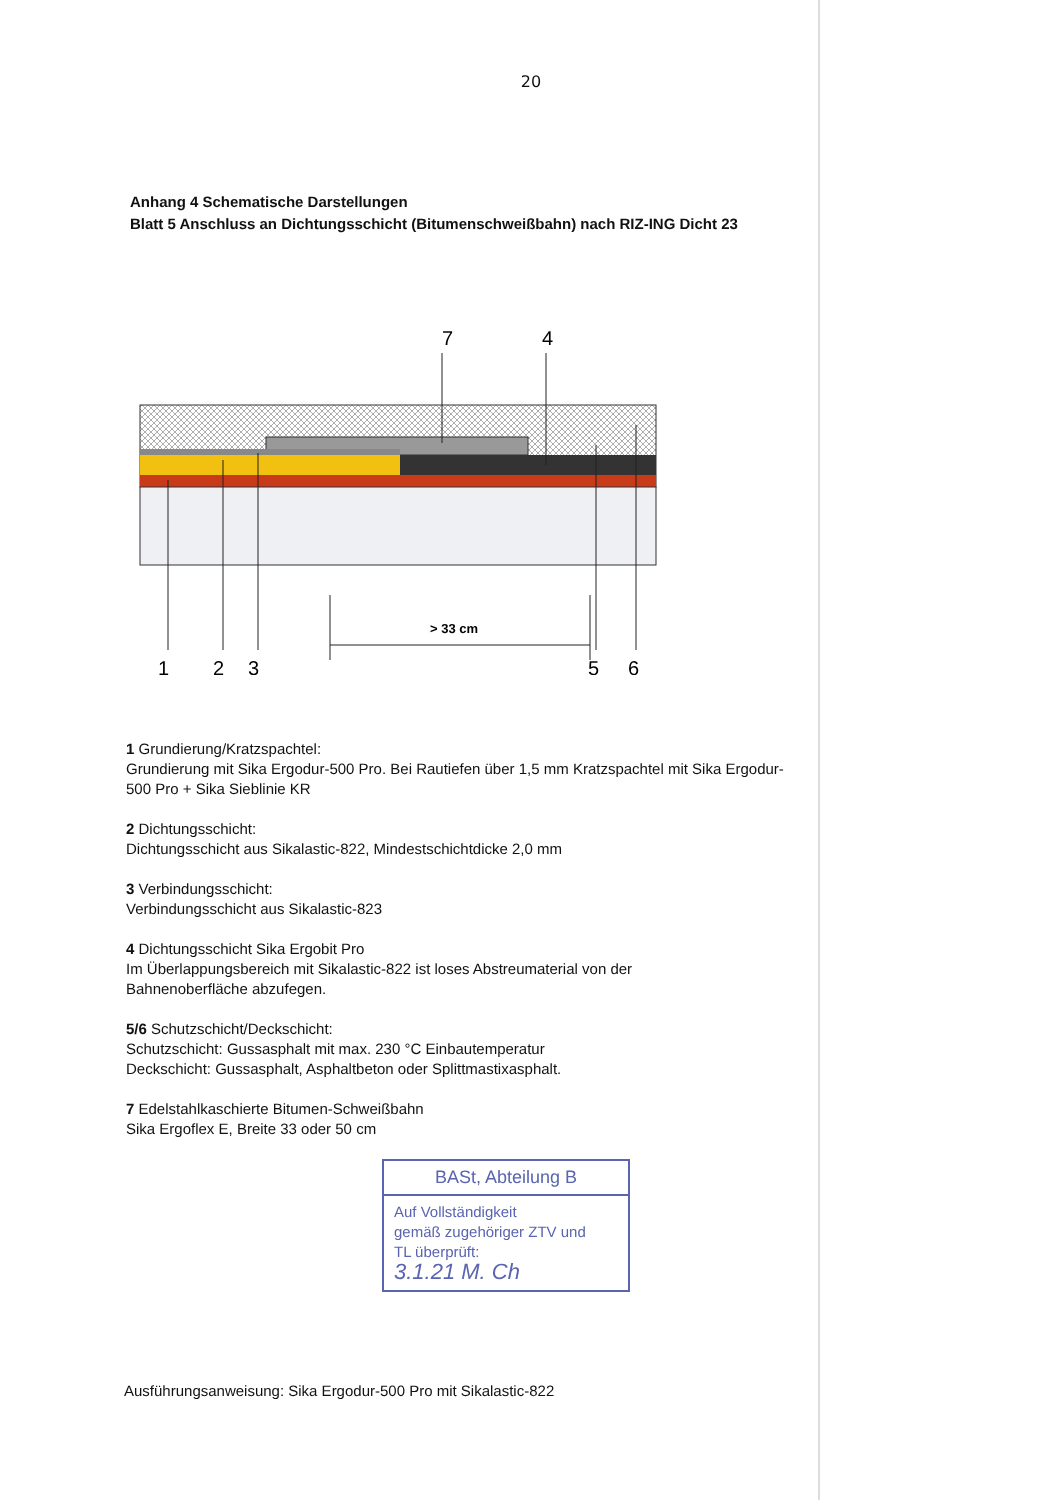20
Anhang 4 Schematische Darstellungen
Blatt 5 Anschluss an Dichtungsschicht (Bitumenschweißbahn) nach RIZ-ING Dicht 23
7
4
> 33 cm
1
2
3
5
6
1 Grundierung/Kratzspachtel:
Grundierung mit Sika Ergodur-500 Pro. Bei Rautiefen über 1,5 mm Kratzspachtel mit Sika Ergodur-
500 Pro + Sika Sieblinie KR
2 Dichtungsschicht:
Dichtungsschicht aus Sikalastic-822, Mindestschichtdicke 2,0 mm
3 Verbindungsschicht:
Verbindungsschicht aus Sikalastic-823
4 Dichtungsschicht Sika Ergobit Pro
Im Überlappungsbereich mit Sikalastic-822 ist loses Abstreumaterial von der
Bahnenoberfläche abzufegen.
5/6 Schutzschicht/Deckschicht:
Schutzschicht: Gussasphalt mit max. 230 °C Einbautemperatur
Deckschicht: Gussasphalt, Asphaltbeton oder Splittmastixasphalt.
7 Edelstahlkaschierte Bitumen-Schweißbahn
Sika Ergoflex E, Breite 33 oder 50 cm
BASt, Abteilung B
Auf Vollständigkeit
gemäß zugehöriger ZTV und
TL überprüft:
3.1.21 M. Ch
Ausführungsanweisung: Sika Ergodur-500 Pro mit Sikalastic-822